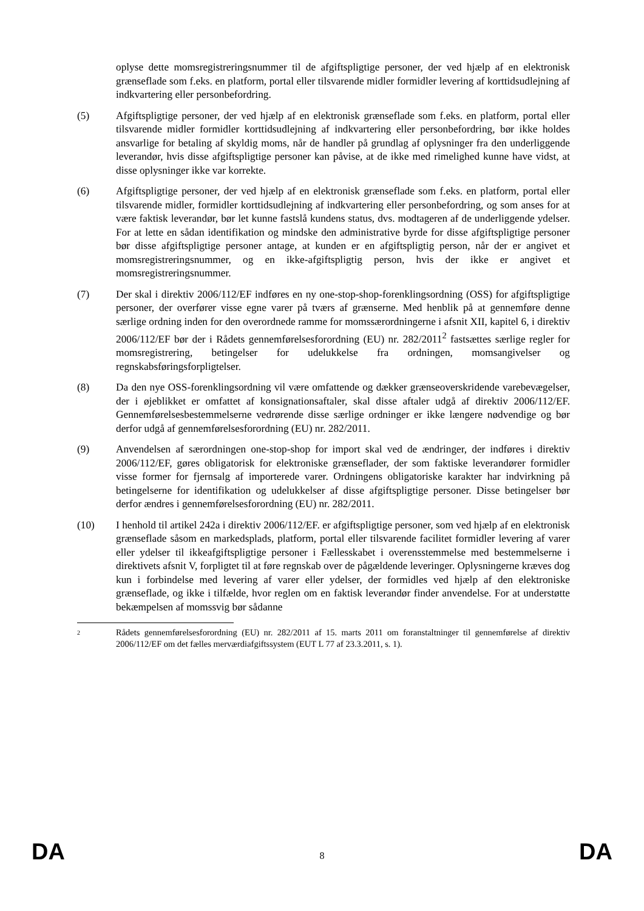oplyse dette momsregistreringsnummer til de afgiftspligtige personer, der ved hjælp af en elektronisk grænseflade som f.eks. en platform, portal eller tilsvarende midler formidler levering af korttidsudlejning af indkvartering eller personbefordring.
(5) Afgiftspligtige personer, der ved hjælp af en elektronisk grænseflade som f.eks. en platform, portal eller tilsvarende midler formidler korttidsudlejning af indkvartering eller personbefordring, bør ikke holdes ansvarlige for betaling af skyldig moms, når de handler på grundlag af oplysninger fra den underliggende leverandør, hvis disse afgiftspligtige personer kan påvise, at de ikke med rimelighed kunne have vidst, at disse oplysninger ikke var korrekte.
(6) Afgiftspligtige personer, der ved hjælp af en elektronisk grænseflade som f.eks. en platform, portal eller tilsvarende midler, formidler korttidsudlejning af indkvartering eller personbefordring, og som anses for at være faktisk leverandør, bør let kunne fastslå kundens status, dvs. modtageren af de underliggende ydelser. For at lette en sådan identifikation og mindske den administrative byrde for disse afgiftspligtige personer bør disse afgiftspligtige personer antage, at kunden er en afgiftspligtig person, når der er angivet et momsregistreringsnummer, og en ikke-afgiftspligtig person, hvis der ikke er angivet et momsregistreringsnummer.
(7) Der skal i direktiv 2006/112/EF indføres en ny one-stop-shop-forenklingsordning (OSS) for afgiftspligtige personer, der overfører visse egne varer på tværs af grænserne. Med henblik på at gennemføre denne særlige ordning inden for den overordnede ramme for momssærordningerne i afsnit XII, kapitel 6, i direktiv 2006/112/EF bør der i Rådets gennemførelsesforordning (EU) nr. 282/2011<sup>2</sup> fastsættes særlige regler for momsregistrering, betingelser for udelukkelse fra ordningen, momsangivelser og regnskabsføringsforpligtelser.
(8) Da den nye OSS-forenklingsordning vil være omfattende og dækker grænseoverskridende varebevægelser, der i øjeblikket er omfattet af konsignationsaftaler, skal disse aftaler udgå af direktiv 2006/112/EF. Gennemførelsesbestemmelserne vedrørende disse særlige ordninger er ikke længere nødvendige og bør derfor udgå af gennemførelsesforordning (EU) nr. 282/2011.
(9) Anvendelsen af særordningen one-stop-shop for import skal ved de ændringer, der indføres i direktiv 2006/112/EF, gøres obligatorisk for elektroniske grænseflader, der som faktiske leverandører formidler visse former for fjernsalg af importerede varer. Ordningens obligatoriske karakter har indvirkning på betingelserne for identifikation og udelukkelser af disse afgiftspligtige personer. Disse betingelser bør derfor ændres i gennemførelsesforordning (EU) nr. 282/2011.
(10) I henhold til artikel 242a i direktiv 2006/112/EF. er afgiftspligtige personer, som ved hjælp af en elektronisk grænseflade såsom en markedsplads, platform, portal eller tilsvarende facilitet formidler levering af varer eller ydelser til ikkeafgiftspligtige personer i Fællesskabet i overensstemmelse med bestemmelserne i direktivets afsnit V, forpligtet til at føre regnskab over de pågældende leveringer. Oplysningerne kræves dog kun i forbindelse med levering af varer eller ydelser, der formidles ved hjælp af den elektroniske grænseflade, og ikke i tilfælde, hvor reglen om en faktisk leverandør finder anvendelse. For at understøtte bekæmpelsen af momssvig bør sådanne
2
Rådets gennemførelsesforordning (EU) nr. 282/2011 af 15. marts 2011 om foranstaltninger til gennemførelse af direktiv 2006/112/EF om det fælles merværdiafgiftssystem (EUT L 77 af 23.3.2011, s. 1).
DA 8 DA